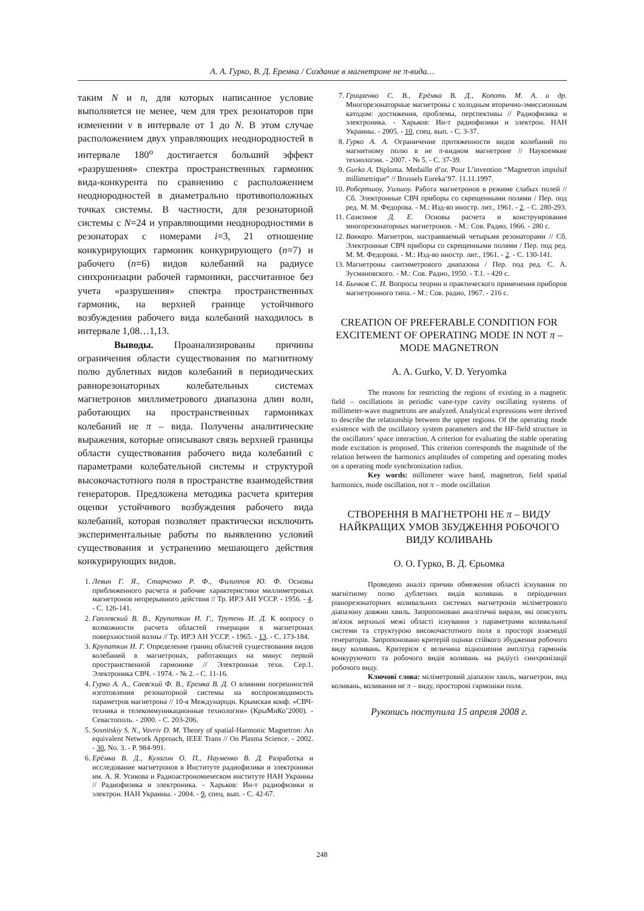А. А. Гурко, В. Д. Еремка / Создание в магнетроне не π-вида…
таким N и n, для которых написанное условие выполняется не менее, чем для трех резонаторов при изменении ν в интервале от 1 до N. В этом случае расположением двух управляющих неоднородностей в интервале 180<sup>о</sup> достигается больший эффект «разрушения» спектра пространственных гармоник вида-конкурента по сравнению с расположением неоднородностей в диаметрально противоположных точках системы. В частности, для резонаторной системы с N=24 и управляющими неоднородностями в резонаторах с номерами i=3, 21 отношение конкурирующих гармоник конкурирующего (n=7) и рабочего (n=6) видов колебаний на радиусе синхронизации рабочей гармоники, рассчитанное без учета «разрушения» спектра пространственных гармоник, на верхней границе устойчивого возбуждения рабочего вида колебаний находилось в интервале 1,08…1,13.
Выводы. Проанализированы причины ограничения области существования по магнитному полю дублетных видов колебаний в периодических равнорезонаторных колебательных системах магнетронов миллиметрового диапазона длин волн, работающих на пространственных гармониках колебаний не π – вида. Получены аналитические выражения, которые описывают связь верхней границы области существования рабочего вида колебаний с параметрами колебательной системы и структурой высокочастотного поля в пространстве взаимодействия генераторов. Предложена методика расчета критерия оценки устойчивого возбуждения рабочего вида колебаний, которая позволяет практически исключить экспериментальные работы по выявлению условий существования и устранению мешающего действия конкурирующих видов.
1. Левин Г. Я., Старченко Р. Ф., Филиппов Ю. Ф. Основы приближенного расчета и рабочие характеристики миллиметровых магнетронов непрерывного действия // Тр. ИРЭ АН УССР. - 1956. - 4. - С. 126-141.
2. Гаплевский В. В., Крупаткин И. Г., Трутень И. Д. К вопросу о возможности расчета областей генерации в магнетронах поверхностной волны // Тр. ИРЭ АН УССР. - 1965. - 13. - С. 173-184.
3. Крупаткин И. Г. Определение границ областей существования видов колебаний в магнетронах, работающих на минус первой пространственной гармонике // Электронная техн. Сер.1. Электроника СВЧ. - 1974. - № 2. - С. 11-16.
4. Гурко А. А., Саевский Ф. В., Еремка В. Д. О влиянии погрешностей изготовления резонаторной системы на воспроизводимость параметров магнетрона // 10-я Международн. Крымская конф. «СВЧ-техника и телекоммуникационные технологии» (КрыМиКо’2000). - Севастополь. - 2000. - С. 203-206.
5. Sosnitskiy S. N., Vavriv D. M. Theory of spatial-Harmonic Magnetron: An equivalent Network Approach, IEEE Trans // On Plasma Science. - 2002. - 30, No. 3. - P. 984-991.
6. Ерёмка В. Д., Кулагин О. П., Науменко В. Д. Разработка и исследование магнетронов в Институте радиофизики и электроники им. А. Я. Усикова и Радиоастрономическом институте НАН Украины // Радиофизика и электроника. - Харьков: Ин-т радиофизики и электрон. НАН Украины. - 2004. - 9, спец. вып. - С. 42-67.
7. Грицаенко С. В., Ерёмка В. Д., Копоть М. А. и др. Многорезонаторные магнетроны с холодным вторично-эмиссионным катодом: достижения, проблемы, перспективы // Радиофизика и электроника. - Харьков: Ин-т радиофизики и электрон. НАН Украины. - 2005. - 10, спец. вып. - С. 3-37.
8. Гурко А. А. Ограничение протяженности видов колебаний по магнитному полю в не π-видном магнетроне // Наукоемкие технологии. - 2007. - № 5. - С. 37-39.
9. Gurko A. Diploma. Medaille d’or. Pour L’invention “Magnetron impulsif millimetrique” // Brussels Eureka’97. 11.11.1997.
10. Робертшоу, Уилшоу. Работа магнетронов в режиме слабых полей // Сб. Электронные СВЧ приборы со скрещенными полями / Пер. под ред. М. М. Федорова. - М.: Изд-во иностр. лит., 1961. - 2. - С. 280-293.
11. Самсонов Д. Е. Основы расчета и конструирования многорезонаторных магнетронов. - М.: Сов. Радио, 1966. - 280 с.
12. Ваккаро. Магнетрон, настраиваемый четырьмя резонаторами // Сб. Электронные СВЧ приборы со скрещенными полями / Пер. под ред. М. М. Федорова. - М.: Изд-во иностр. лит., 1961. - 2. - С. 130-141.
13. Магнетроны сантиметрового диапазона / Пер. под ред. С. А. Зусмановского. - М.: Сов. Радио, 1950. - Т.1. - 420 с.
14. Бычков С. И. Вопросы теории и практического применения приборов магнетронного типа. - М.: Сов. радио, 1967. - 216 с.
CREATION OF PREFERABLE CONDITION FOR EXCITEMENT OF OPERATING MODE IN NOT π – MODE MAGNETRON
A. A. Gurko, V. D. Yeryomka
The reasons for restricting the regions of existing in a magnetic field – oscillations in periodic vane-type cavity oscillating systems of millimeter-wave magnetrons are analyzed. Analytical expressions were derived to describe the relationship between the upper regions. Of the operating mode existence with the oscillatory system parameters and the HF-field structure in the oscillators’ space interaction. A criterion for evaluating the stable operating mode excitation is proposed. This criterion corresponds the magnitude of the relation between the harmonics amplitudes of competing and operating modes on a operating mode synchronization radius.
Key words: millimeter wave band, magnetron, field spatial harmonics, mode oscillation, not π – mode oscillation
СТВОРЕННЯ В МАГНЕТРОНІ НЕ π – ВИДУ НАЙКРАЩИХ УМОВ ЗБУДЖЕННЯ РОБОЧОГО ВИДУ КОЛИВАНЬ
О. О. Гурко, В. Д. Єрьомка
Проведено аналіз причин обмеження області існування по магнітному полю дублетних видів коливань в періодичних рівнорезонаторних коливальних системах магнетронів міліметрового діапазону довжин хвиль. Запропоновані аналітичні вирази, які описують зв'язок верхньої межі області існування з параметрами коливальної системи та структурою високочастотного поля в просторі взаємодії генераторів. Запропоновано критерій оцінки стійкого збудження робочого виду коливань. Критерієм є величина відношення амплітуд гармонік конкуруючого та робочого видів коливань на радіусі синхронізації робочого виду.
Ключові слова: міліметровий діапазон хвиль, магнетрон, вид коливань, коливання не π – виду, просторові гармоніки поля.
Рукопись поступила 15 апреля 2008 г.
248